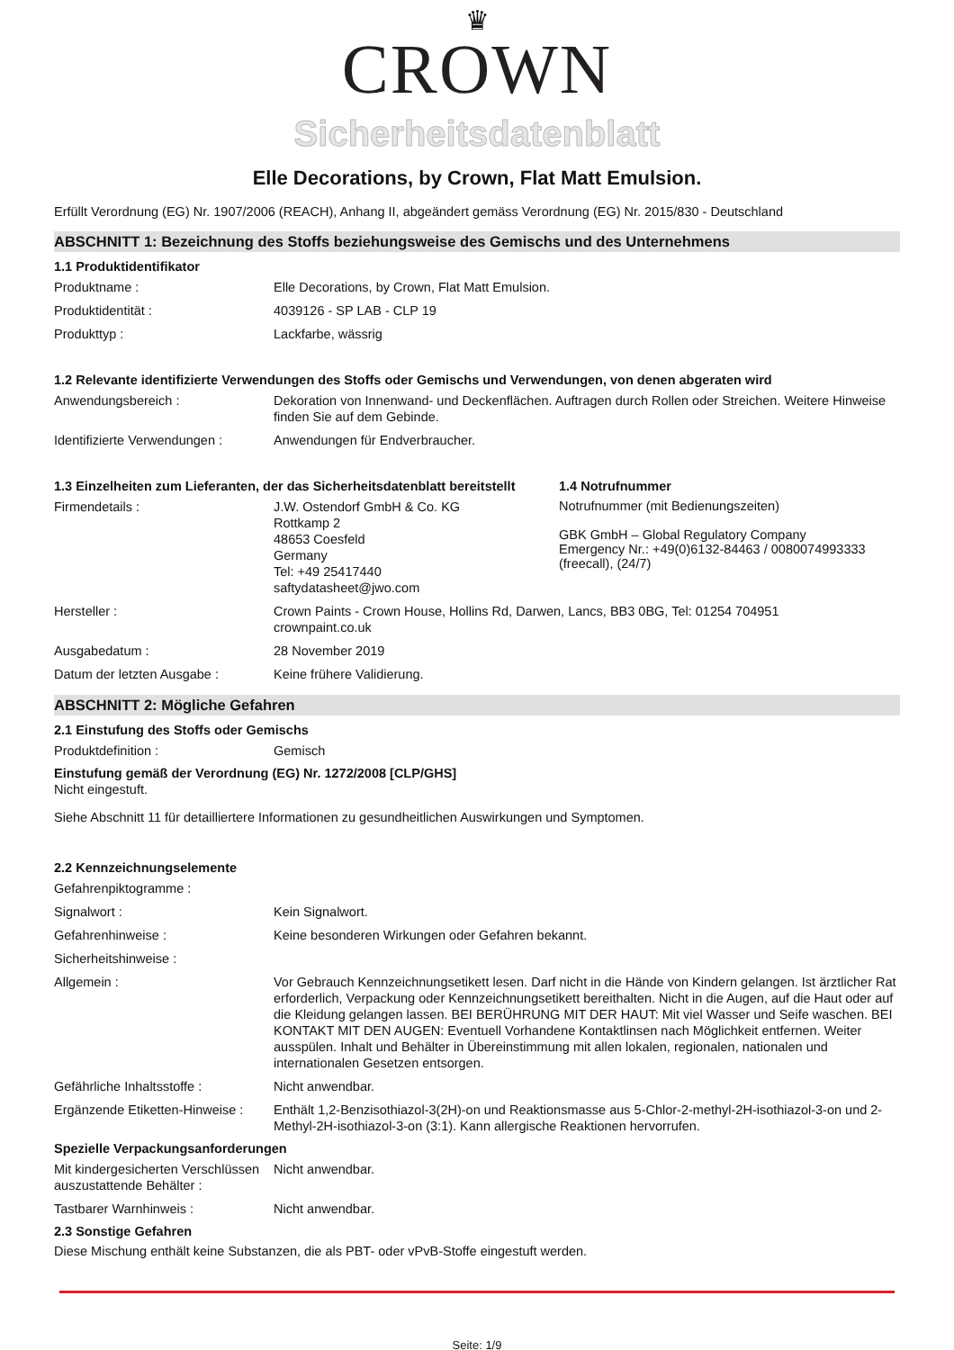♛
CROWN
Sicherheitsdatenblatt
Elle Decorations, by Crown, Flat Matt Emulsion.
Erfüllt Verordnung (EG) Nr. 1907/2006 (REACH), Anhang II, abgeändert gemäss Verordnung (EG) Nr. 2015/830 - Deutschland
ABSCHNITT 1: Bezeichnung des Stoffs beziehungsweise des Gemischs und des Unternehmens
1.1 Produktidentifikator
Produktname : Elle Decorations, by Crown, Flat Matt Emulsion.
Produktidentität : 4039126 - SP LAB - CLP 19
Produkttyp : Lackfarbe, wässrig
1.2 Relevante identifizierte Verwendungen des Stoffs oder Gemischs und Verwendungen, von denen abgeraten wird
Anwendungsbereich : Dekoration von Innenwand- und Deckenflächen. Auftragen durch Rollen oder Streichen. Weitere Hinweise finden Sie auf dem Gebinde.
Identifizierte Verwendungen :
Anwendungen für Endverbraucher.
1.3 Einzelheiten zum Lieferanten, der das Sicherheitsdatenblatt bereitstellt
Firmendetails : J.W. Ostendorf GmbH & Co. KG
Rottkamp 2
48653 Coesfeld
Germany
Tel: +49 25417440
saftydatasheet@jwo.com
1.4 Notrufnummer
Notrufnummer (mit Bedienungszeiten)
GBK GmbH – Global Regulatory Company
Emergency Nr.: +49(0)6132-84463 / 0080074993333 (freecall), (24/7)
Hersteller : Crown Paints - Crown House, Hollins Rd, Darwen, Lancs, BB3 0BG, Tel: 01254 704951
crownpaint.co.uk
Ausgabedatum : 28 November 2019
Datum der letzten Ausgabe : Keine frühere Validierung.
ABSCHNITT 2: Mögliche Gefahren
2.1 Einstufung des Stoffs oder Gemischs
Produktdefinition : Gemisch
Einstufung gemäß der Verordnung (EG) Nr. 1272/2008 [CLP/GHS]
Nicht eingestuft.
Siehe Abschnitt 11 für detailliertere Informationen zu gesundheitlichen Auswirkungen und Symptomen.
2.2 Kennzeichnungselemente
Gefahrenpiktogramme :
Signalwort : Kein Signalwort.
Gefahrenhinweise : Keine besonderen Wirkungen oder Gefahren bekannt.
Sicherheitshinweise :
Allgemein : Vor Gebrauch Kennzeichnungsetikett lesen. Darf nicht in die Hände von Kindern gelangen. Ist ärztlicher Rat erforderlich, Verpackung oder Kennzeichnungsetikett bereithalten. Nicht in die Augen, auf die Haut oder auf die Kleidung gelangen lassen. BEI BERÜHRUNG MIT DER HAUT: Mit viel Wasser und Seife waschen. BEI KONTAKT MIT DEN AUGEN: Eventuell Vorhandene Kontaktlinsen nach Möglichkeit entfernen. Weiter ausspülen. Inhalt und Behälter in Übereinstimmung mit allen lokalen, regionalen, nationalen und internationalen Gesetzen entsorgen.
Gefährliche Inhaltsstoffe : Nicht anwendbar.
Ergänzende Etiketten-Hinweise :
Enthält 1,2-Benzisothiazol-3(2H)-on und Reaktionsmasse aus 5-Chlor-2-methyl-2H-isothiazol-3-on und 2-Methyl-2H-isothiazol-3-on (3:1). Kann allergische Reaktionen hervorrufen.
Spezielle Verpackungsanforderungen
Mit kindergesicherten Verschlüssen auszustattende Behälter :
Nicht anwendbar.
Tastbarer Warnhinweis : Nicht anwendbar.
2.3 Sonstige Gefahren
Diese Mischung enthält keine Substanzen, die als PBT- oder vPvB-Stoffe eingestuft werden.
Seite: 1/9